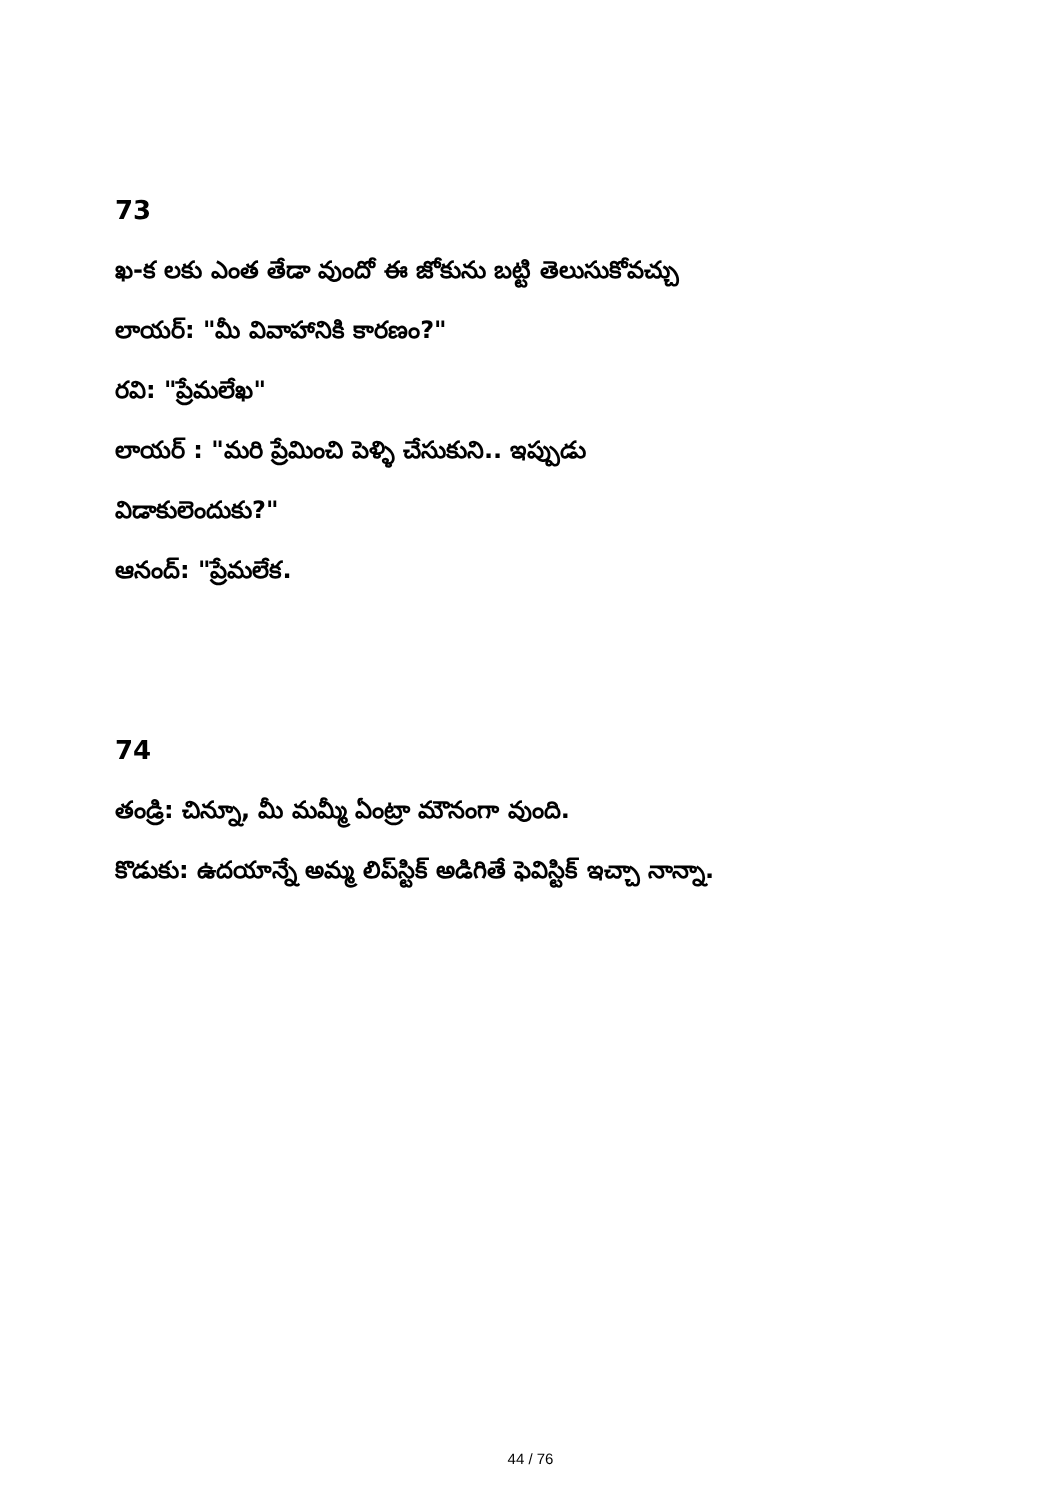73
ఖ-క లకు ఎంత తేడా వుందో ఈ జోకును బట్టి తెలుసుకోవచ్చు
లాయర్: "మీ వివాహానికి కారణం?"
రవి: "ప్రేమలేఖ"
లాయర్ : "మరి ప్రేమించి పెళ్ళి చేసుకుని.. ఇప్పుడు
విడాకులెందుకు?"
ఆనంద్: "ప్రేమలేక.
74
తండ్రి: చిన్నూ, మీ మమ్మీ ఏంట్రా మౌనంగా వుంది.
కొడుకు: ఉదయాన్నే అమ్మ లిప్‌స్టిక్ అడిగితే ఫెవిస్టిక్ ఇచ్చా నాన్నా.
44 / 76